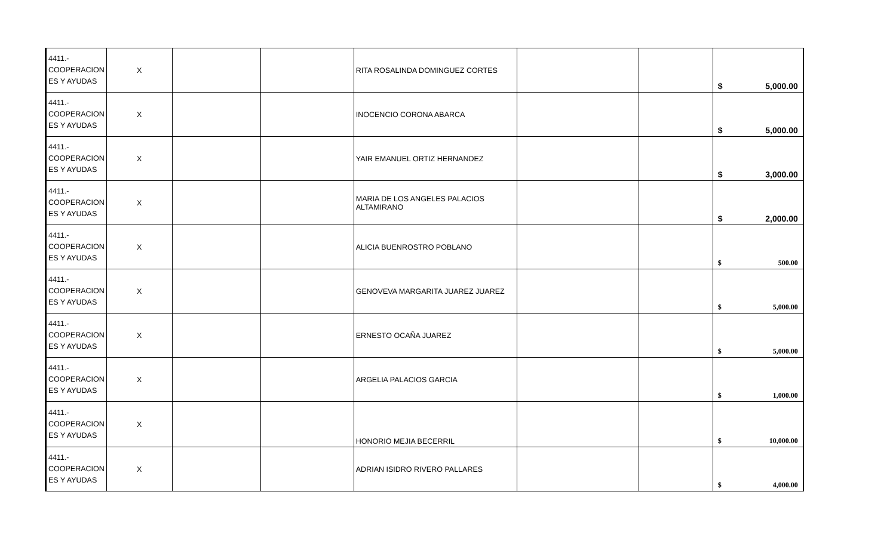| 4411.- COOPERACION ES Y AYUDAS | X | | | RITA ROSALINDA DOMINGUEZ CORTES | | | $ 5,000.00 |
| 4411.- COOPERACION ES Y AYUDAS | X | | | INOCENCIO CORONA ABARCA | | | $ 5,000.00 |
| 4411.- COOPERACION ES Y AYUDAS | X | | | YAIR EMANUEL ORTIZ HERNANDEZ | | | $ 3,000.00 |
| 4411.- COOPERACION ES Y AYUDAS | X | | | MARIA DE LOS ANGELES PALACIOS ALTAMIRANO | | | $ 2,000.00 |
| 4411.- COOPERACION ES Y AYUDAS | X | | | ALICIA BUENROSTRO POBLANO | | | $ 500.00 |
| 4411.- COOPERACION ES Y AYUDAS | X | | | GENOVEVA MARGARITA JUAREZ JUAREZ | | | $ 5,000.00 |
| 4411.- COOPERACION ES Y AYUDAS | X | | | ERNESTO OCAÑA JUAREZ | | | $ 5,000.00 |
| 4411.- COOPERACION ES Y AYUDAS | X | | | ARGELIA PALACIOS GARCIA | | | $ 1,000.00 |
| 4411.- COOPERACION ES Y AYUDAS | X | | | HONORIO MEJIA BECERRIL | | | $ 10,000.00 |
| 4411.- COOPERACION ES Y AYUDAS | X | | | ADRIAN ISIDRO RIVERO PALLARES | | | $ 4,000.00 |